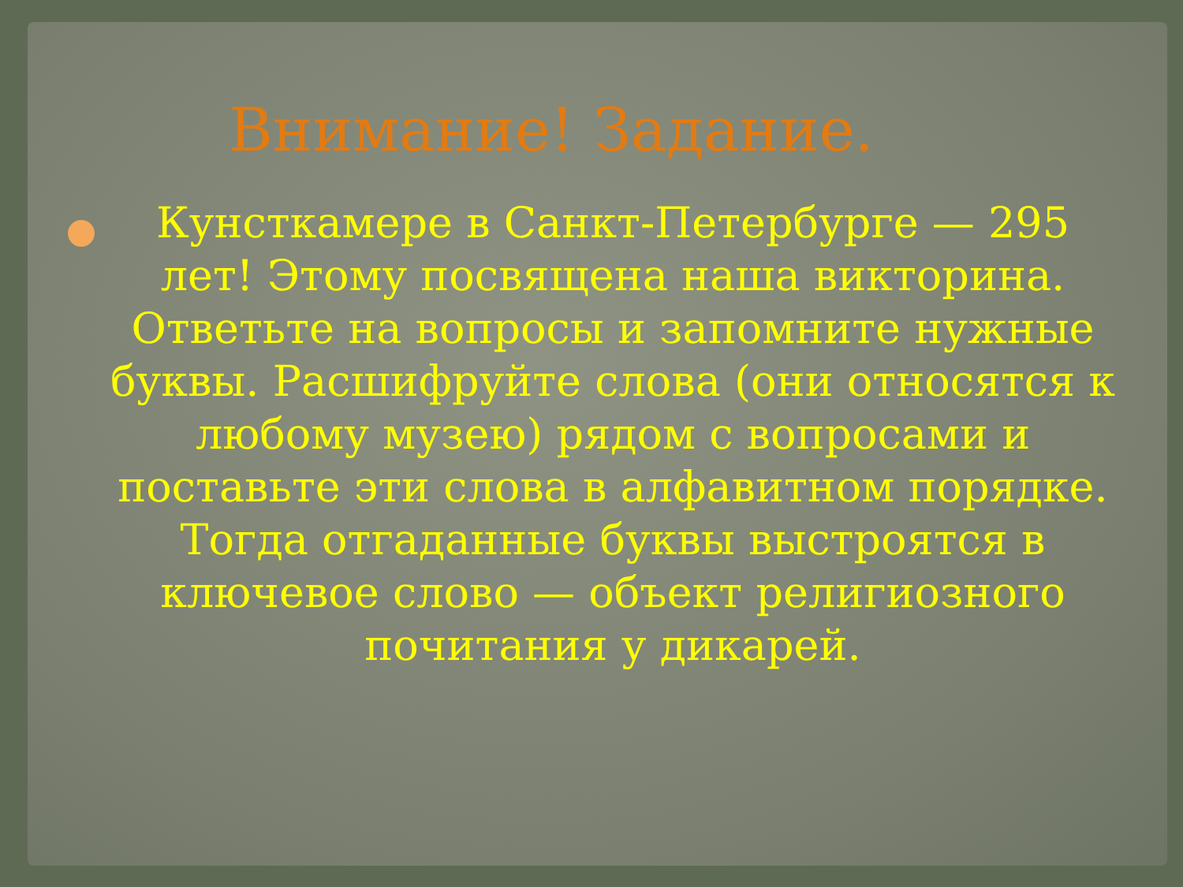Внимание! Задание.
Кунсткамере в Санкт-Петербурге — 295 лет! Этому посвящена наша викторина. Ответьте на вопросы и запомните нужные буквы. Расшифруйте слова (они относятся к любому музею) рядом с вопросами и поставьте эти слова в алфавитном порядке. Тогда отгаданные буквы выстроятся в ключевое слово — объект религиозного почитания у дикарей.